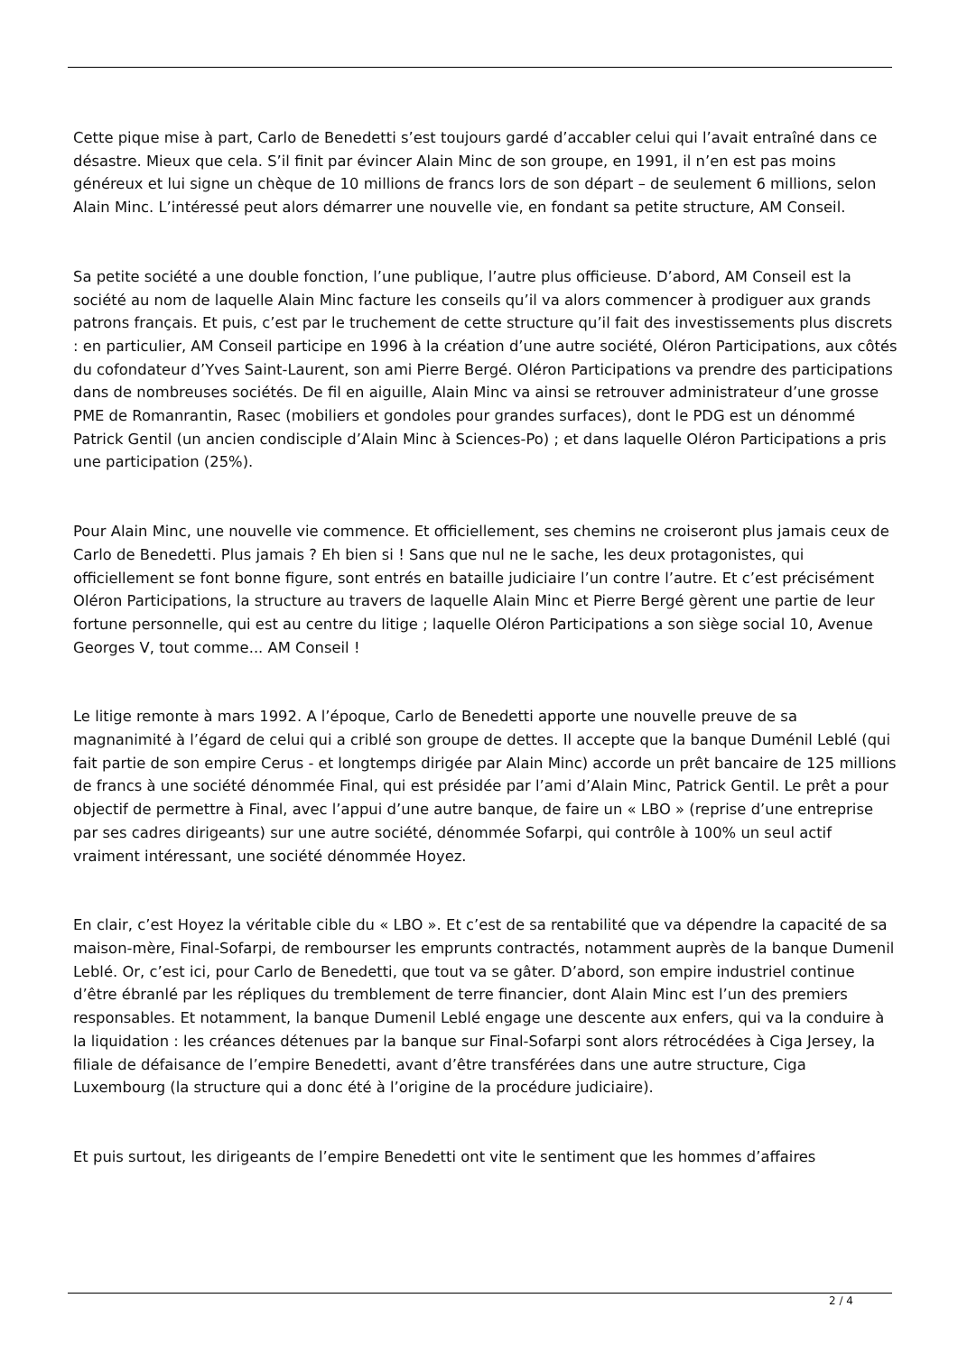Cette pique mise à part, Carlo de Benedetti s’est toujours gardé d’accabler celui qui l’avait entraîné dans ce désastre. Mieux que cela. S’il finit par évincer Alain Minc de son groupe, en 1991, il n’en est pas moins généreux et lui signe un chèque de 10 millions de francs lors de son départ – de seulement 6 millions, selon Alain Minc. L’intéressé peut alors démarrer une nouvelle vie, en fondant sa petite structure, AM Conseil.
Sa petite société a une double fonction, l’une publique, l’autre plus officieuse. D’abord, AM Conseil est la société au nom de laquelle Alain Minc facture les conseils qu’il va alors commencer à prodiguer aux grands patrons français. Et puis, c’est par le truchement de cette structure qu’il fait des investissements plus discrets : en particulier, AM Conseil participe en 1996 à la création d’une autre société, Oléron Participations, aux côtés du cofondateur d’Yves Saint-Laurent, son ami Pierre Bergé. Oléron Participations va prendre des participations dans de nombreuses sociétés. De fil en aiguille, Alain Minc va ainsi se retrouver administrateur d’une grosse PME de Romanrantin, Rasec (mobiliers et gondoles pour grandes surfaces), dont le PDG est un dénommé Patrick Gentil (un ancien condisciple d’Alain Minc à Sciences-Po) ; et dans laquelle Oléron Participations a pris une participation (25%).
Pour Alain Minc, une nouvelle vie commence. Et officiellement, ses chemins ne croiseront plus jamais ceux de Carlo de Benedetti. Plus jamais ? Eh bien si ! Sans que nul ne le sache, les deux protagonistes, qui officiellement se font bonne figure, sont entrés en bataille judiciaire l’un contre l’autre. Et c’est précisément Oléron Participations, la structure au travers de laquelle Alain Minc et Pierre Bergé gèrent une partie de leur fortune personnelle, qui est au centre du litige ; laquelle Oléron Participations a son siège social 10, Avenue Georges V, tout comme... AM Conseil !
Le litige remonte à mars 1992. A l’époque, Carlo de Benedetti apporte une nouvelle preuve de sa magnanimité à l’égard de celui qui a criblé son groupe de dettes. Il accepte que la banque Duménil Leblé (qui fait partie de son empire Cerus - et longtemps dirigée par Alain Minc) accorde un prêt bancaire de 125 millions de francs à une société dénommée Final, qui est présidée par l’ami d’Alain Minc, Patrick Gentil. Le prêt a pour objectif de permettre à Final, avec l’appui d’une autre banque, de faire un « LBO » (reprise d’une entreprise par ses cadres dirigeants) sur une autre société, dénommée Sofarpi, qui contrôle à 100% un seul actif vraiment intéressant, une société dénommée Hoyez.
En clair, c’est Hoyez la véritable cible du « LBO ». Et c’est de sa rentabilité que va dépendre la capacité de sa maison-mère, Final-Sofarpi, de rembourser les emprunts contractés, notamment auprès de la banque Dumenil Leblé. Or, c’est ici, pour Carlo de Benedetti, que tout va se gâter. D’abord, son empire industriel continue d’être ébranlé par les répliques du tremblement de terre financier, dont Alain Minc est l’un des premiers responsables. Et notamment, la banque Dumenil Leblé engage une descente aux enfers, qui va la conduire à la liquidation : les créances détenues par la banque sur Final-Sofarpi sont alors rétrocédées à Ciga Jersey, la filiale de défaisance de l’empire Benedetti, avant d’être transférées dans une autre structure, Ciga Luxembourg (la structure qui a donc été à l’origine de la procédure judiciaire).
Et puis surtout, les dirigeants de l’empire Benedetti ont vite le sentiment que les hommes d’affaires
2 / 4